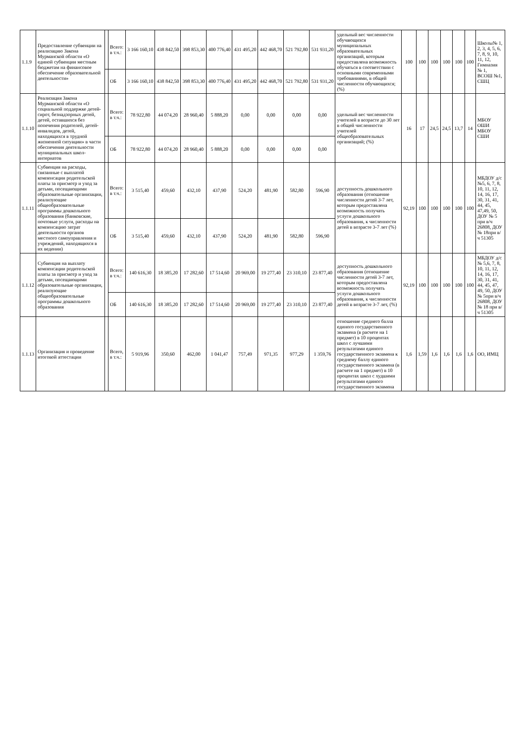| 1.1.9 | Предоставление субвенции на реализацию Закона Мурманской области «О единой субвенции местным бюджетам на финансовое обеспечение образовательной деятельности» | | Всего: в т.ч.: | 3 166 160,10 | 438 842,50 | 398 853,30 | 400 776,40 | 431 495,20 | 442 468,70 | 521 792,80 | 531 931,20 | удельный вес численности обучающихся муниципальных образовательных организаций, которым предоставлена возможность обучаться в соответствии с основными современными требованиями, в общей численности обучающихся; (%) | 100 | 100 | 100 | 100 | 100 | 100 | Школы№ 1, 2, 3, 4, 5, 6, 7, 8, 9, 10, 11, 12, Гимназия № 1, ВСОШ №1, СШЦ |
| | | | ОБ | 3 166 160,10 | 438 842,50 | 398 853,30 | 400 776,40 | 431 495,20 | 442 468,70 | 521 792,80 | 531 931,20 | | | | | | | | |
| 1.1.10 | Реализация Закона Мурманской области «О социальной поддержке детей-сирот, безнадзорных детей, детей, оставшихся без попечения родителей, детей-инвалидов, детей, находящихся в трудной жизненной ситуации» в части обеспечения деятельности муниципальных школ-интернатов | | Всего: в т.ч.: | 78 922,80 | 44 074,20 | 28 960,40 | 5 888,20 | 0,00 | 0,00 | 0,00 | 0,00 | удельный вес численности учителей в возрасте до 30 лет в общей численности учителей общеобразовательных организаций; (%) | 16 | 17 | 24,5 | 24,5 | 13,7 | 14 | МБОУ ОШИ МБОУ СШИ |
| | | | ОБ | 78 922,80 | 44 074,20 | 28 960,40 | 5 888,20 | 0,00 | 0,00 | 0,00 | 0,00 | | | | | | | | |
| 1.1.11 | Субвенция на расходы, связанные с выплатой компенсации родительской платы за присмотр и уход за детьми, посещающими образовательные организации, реализующие общеобразовательные программы дошкольного образования (банковские, почтовые услуги, расходы на компенсацию затрат деятельности органов местного самоуправления и учреждений, находящихся в их ведении) | | Всего: в т.ч.: | 3 515,40 | 459,60 | 432,10 | 437,90 | 524,20 | 481,90 | 582,80 | 596,90 | доступность дошкольного образования (отношение численности детей 3-7 лет, которым предоставлена возможность получать услуги дошкольного образования, к численности детей в возрасте 3-7 лет (%) | 92,19 | 100 | 100 | 100 | 100 | 100 | МБДОУ д/с №5, 6, 7, 8, 10, 11, 12, 14, 16, 17, 30, 31, 41, 44, 45, 47,49, 50, ДОУ № 5 при в/ч 26808, ДОУ № 18при в/ч 51305 |
| | | | ОБ | 3 515,40 | 459,60 | 432,10 | 437,90 | 524,20 | 481,90 | 582,80 | 596,90 | | | | | | | | |
| 1.1.12 | Субвенция на выплату компенсации родительской платы за присмотр и уход за детьми, посещающими образовательные организации, реализующие общеобразовательные программы дошкольного образования | | Всего: в т.ч.: | 140 616,30 | 18 385,20 | 17 282,60 | 17 514,60 | 20 969,00 | 19 277,40 | 23 310,10 | 23 877,40 | доступность дошкольного образования (отношение численности детей 3-7 лет, которым предоставлена возможность получать услуги дошкольного образования, к численности детей в возрасте 3-7 лет, (%) | 92,19 | 100 | 100 | 100 | 100 | 100 | МБДОУ д/с № 5,6, 7, 8, 10, 11, 12, 14, 16, 17, 30, 31, 41, 44, 45, 47, 49, 50, ДОУ № 5при в/ч 26808, ДОУ № 18 при в/ч 51305 |
| | | | ОБ | 140 616,30 | 18 385,20 | 17 282,60 | 17 514,60 | 20 969,00 | 19 277,40 | 23 310,10 | 23 877,40 | | | | | | | | |
| 1.1.13 | Организация и проведение итоговой аттестации | | Всего, в т.ч.: | 5 919,96 | 350,60 | 462,00 | 1 041,47 | 757,49 | 971,35 | 977,29 | 1 359,76 | отношение среднего балла единого государственного экзамена (в расчете на 1 предмет) в 10 процентах школ с лучшими результатами единого государственного экзамена к среднему баллу единого государственного экзамена (в расчете на 1 предмет) в 10 процентах школ с худшими результатами единого государственного экзамена | 1,6 | 1,59 | 1,6 | 1,6 | 1,6 | 1,6 | ОО, ИМЦ |